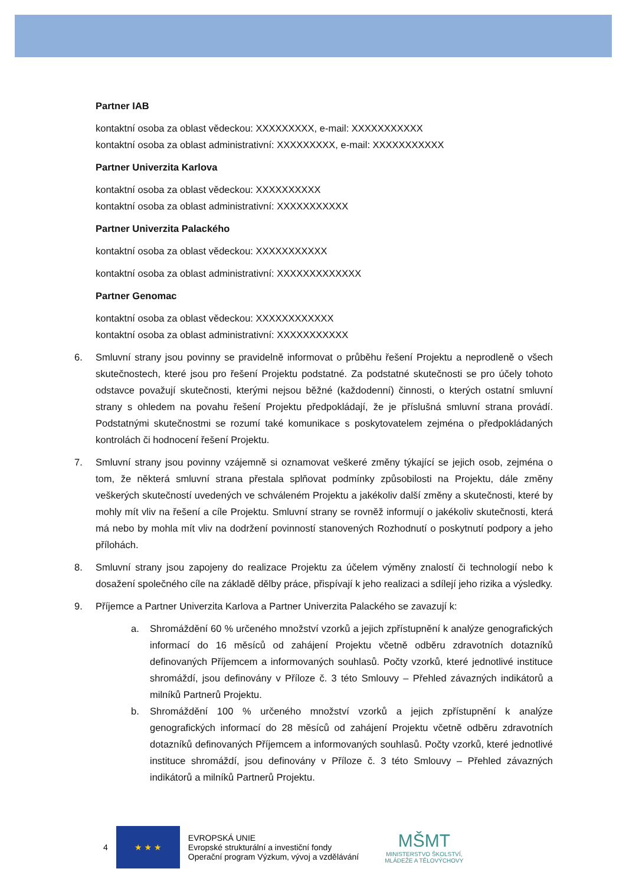Partner IAB
kontaktní osoba za oblast vědeckou: XXXXXXXXX, e-mail: XXXXXXXXXXX
kontaktní osoba za oblast administrativní: XXXXXXXXX, e-mail: XXXXXXXXXXX
Partner Univerzita Karlova
kontaktní osoba za oblast vědeckou: XXXXXXXXXX
kontaktní osoba za oblast administrativní: XXXXXXXXXXX
Partner Univerzita Palackého
kontaktní osoba za oblast vědeckou: XXXXXXXXXXX
kontaktní osoba za oblast administrativní: XXXXXXXXXXXXX
Partner Genomac
kontaktní osoba za oblast vědeckou: XXXXXXXXXXXX
kontaktní osoba za oblast administrativní: XXXXXXXXXXX
6. Smluvní strany jsou povinny se pravidelně informovat o průběhu řešení Projektu a neprodleně o všech skutečnostech, které jsou pro řešení Projektu podstatné. Za podstatné skutečnosti se pro účely tohoto odstavce považují skutečnosti, kterými nejsou běžné (každodenní) činnosti, o kterých ostatní smluvní strany s ohledem na povahu řešení Projektu předpokládají, že je příslušná smluvní strana provádí. Podstatnými skutečnostmi se rozumí také komunikace s poskytovatelem zejména o předpokládaných kontrolách či hodnocení řešení Projektu.
7. Smluvní strany jsou povinny vzájemně si oznamovat veškeré změny týkající se jejich osob, zejména o tom, že některá smluvní strana přestala splňovat podmínky způsobilosti na Projektu, dále změny veškerých skutečností uvedených ve schváleném Projektu a jakékoliv další změny a skutečnosti, které by mohly mít vliv na řešení a cíle Projektu. Smluvní strany se rovněž informují o jakékoliv skutečnosti, která má nebo by mohla mít vliv na dodržení povinností stanovených Rozhodnutí o poskytnutí podpory a jeho přílohách.
8. Smluvní strany jsou zapojeny do realizace Projektu za účelem výměny znalostí či technologií nebo k dosažení společného cíle na základě dělby práce, přispívají k jeho realizaci a sdílejí jeho rizika a výsledky.
9. Příjemce a Partner Univerzita Karlova a Partner Univerzita Palackého se zavazují k:
a. Shromáždění 60 % určeného množství vzorků a jejich zpřístupnění k analýze genografických informací do 16 měsíců od zahájení Projektu včetně odběru zdravotních dotazníků definovaných Příjemcem a informovaných souhlasů. Počty vzorků, které jednotlivé instituce shromáždí, jsou definovány v Příloze č. 3 této Smlouvy – Přehled závazných indikátorů a milníků Partnerů Projektu.
b. Shromáždění 100 % určeného množství vzorků a jejich zpřístupnění k analýze genografických informací do 28 měsíců od zahájení Projektu včetně odběru zdravotních dotazníků definovaných Příjemcem a informovaných souhlasů. Počty vzorků, které jednotlivé instituce shromáždí, jsou definovány v Příloze č. 3 této Smlouvy – Přehled závazných indikátorů a milníků Partnerů Projektu.
4
★ ★ ★
EVROPSKÁ UNIE
Evropské strukturální a investiční fondy
Operační program Výzkum, vývoj a vzdělávání
MŠMT
MINISTERSTVO ŠKOLSTVÍ,
MLÁDEŽE A TĚLOVÝCHOVY